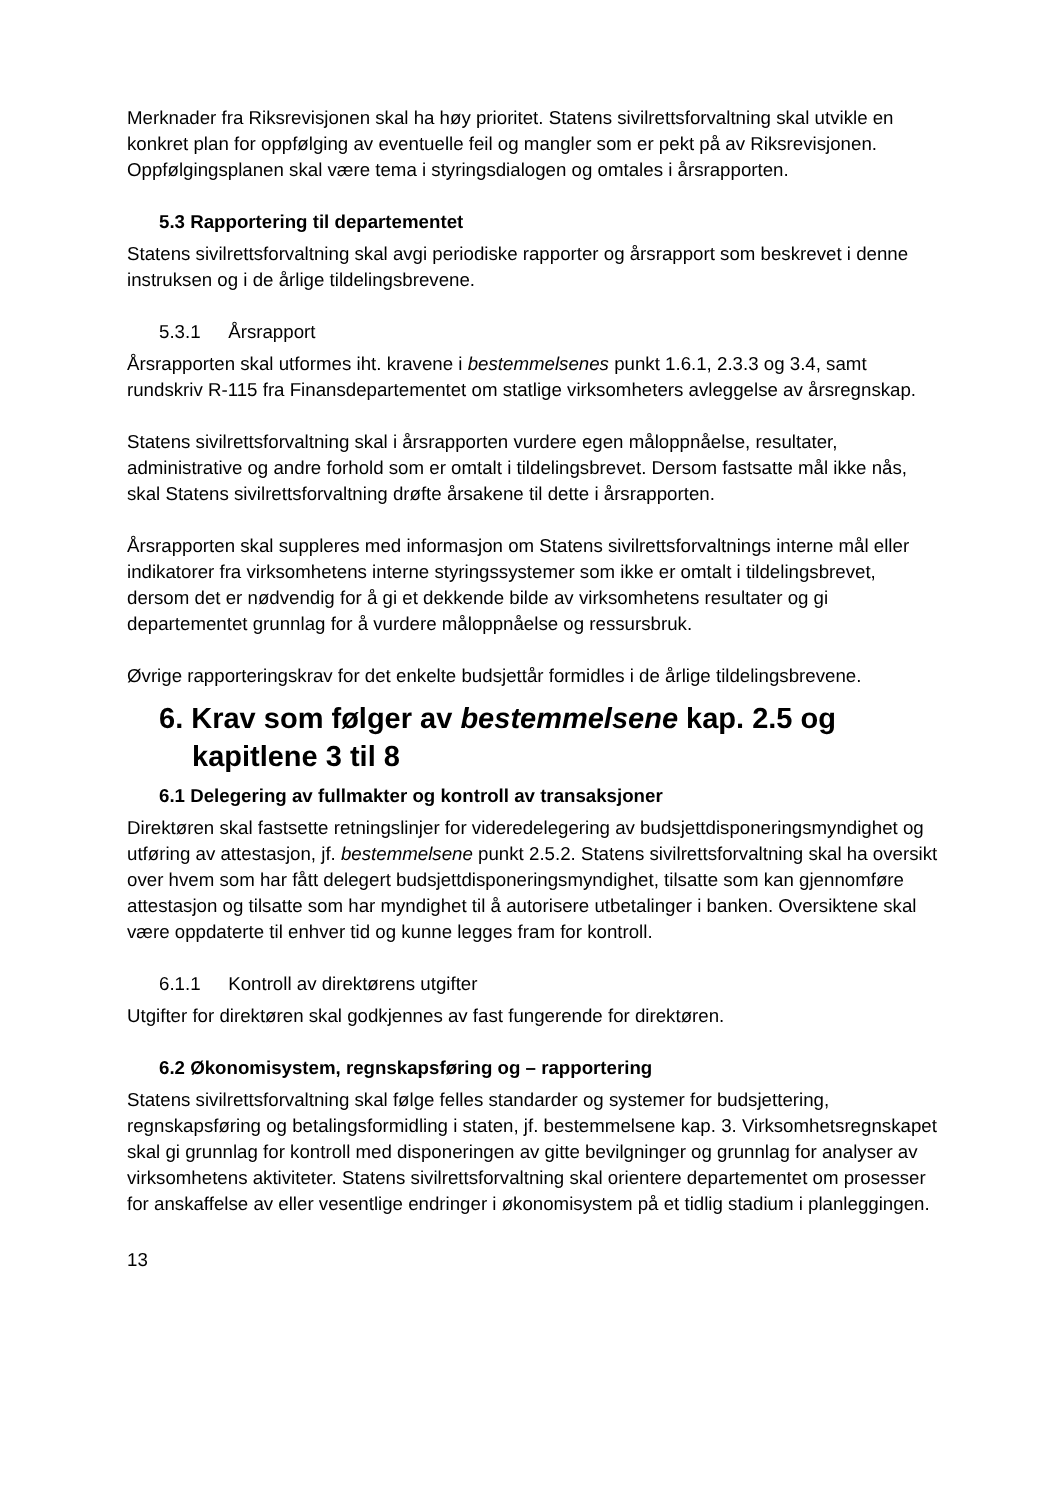Merknader fra Riksrevisjonen skal ha høy prioritet. Statens sivilrettsforvaltning skal utvikle en konkret plan for oppfølging av eventuelle feil og mangler som er pekt på av Riksrevisjonen. Oppfølgingsplanen skal være tema i styringsdialogen og omtales i årsrapporten.
5.3 Rapportering til departementet
Statens sivilrettsforvaltning skal avgi periodiske rapporter og årsrapport som beskrevet i denne instruksen og i de årlige tildelingsbrevene.
5.3.1 Årsrapport
Årsrapporten skal utformes iht. kravene i bestemmelsenes punkt 1.6.1, 2.3.3 og 3.4, samt rundskriv R-115 fra Finansdepartementet om statlige virksomheters avleggelse av årsregnskap.
Statens sivilrettsforvaltning skal i årsrapporten vurdere egen måloppnåelse, resultater, administrative og andre forhold som er omtalt i tildelingsbrevet. Dersom fastsatte mål ikke nås, skal Statens sivilrettsforvaltning drøfte årsakene til dette i årsrapporten.
Årsrapporten skal suppleres med informasjon om Statens sivilrettsforvaltnings interne mål eller indikatorer fra virksomhetens interne styringssystemer som ikke er omtalt i tildelingsbrevet, dersom det er nødvendig for å gi et dekkende bilde av virksomhetens resultater og gi departementet grunnlag for å vurdere måloppnåelse og ressursbruk.
Øvrige rapporteringskrav for det enkelte budsjettår formidles i de årlige tildelingsbrevene.
6. Krav som følger av bestemmelsene kap. 2.5 og kapitlene 3 til 8
6.1 Delegering av fullmakter og kontroll av transaksjoner
Direktøren skal fastsette retningslinjer for videredelegering av budsjettdisponeringsmyndighet og utføring av attestasjon, jf. bestemmelsene punkt 2.5.2. Statens sivilrettsforvaltning skal ha oversikt over hvem som har fått delegert budsjettdisponeringsmyndighet, tilsatte som kan gjennomføre attestasjon og tilsatte som har myndighet til å autorisere utbetalinger i banken. Oversiktene skal være oppdaterte til enhver tid og kunne legges fram for kontroll.
6.1.1 Kontroll av direktørens utgifter
Utgifter for direktøren skal godkjennes av fast fungerende for direktøren.
6.2 Økonomisystem, regnskapsføring og – rapportering
Statens sivilrettsforvaltning skal følge felles standarder og systemer for budsjettering, regnskapsføring og betalingsformidling i staten, jf. bestemmelsene kap. 3. Virksomhetsregnskapet skal gi grunnlag for kontroll med disponeringen av gitte bevilgninger og grunnlag for analyser av virksomhetens aktiviteter. Statens sivilrettsforvaltning skal orientere departementet om prosesser for anskaffelse av eller vesentlige endringer i økonomisystem på et tidlig stadium i planleggingen.
13